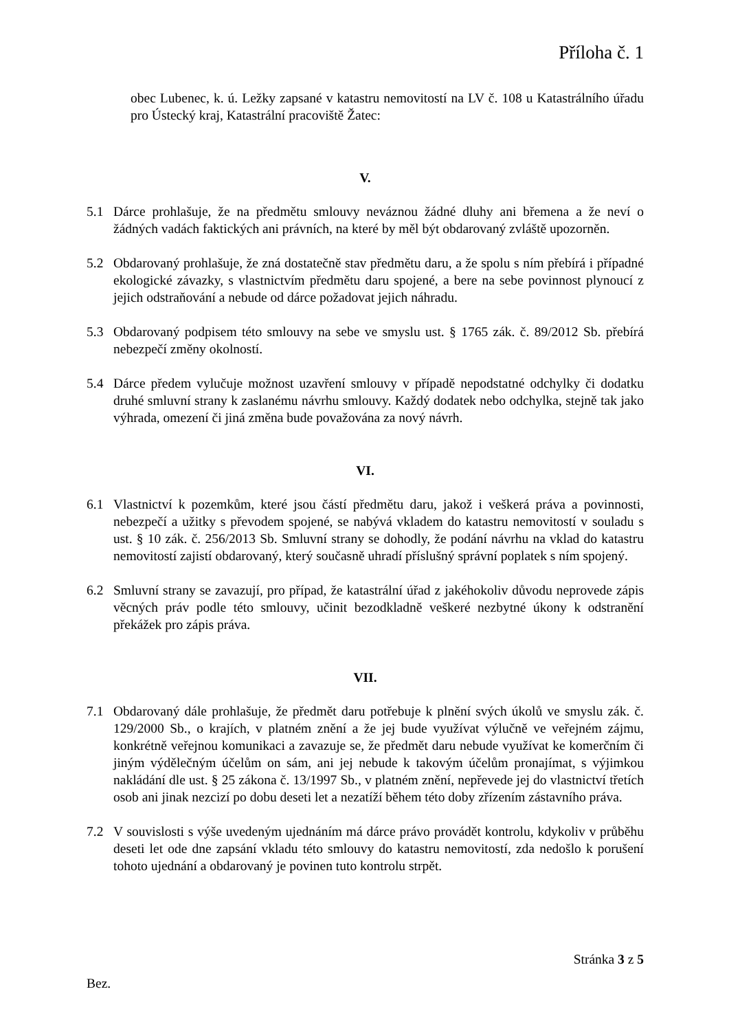Příloha č. 1
obec Lubenec, k. ú. Ležky zapsané v katastru nemovitostí na LV č. 108 u Katastrálního úřadu pro Ústecký kraj, Katastrální pracoviště Žatec:
V.
5.1 Dárce prohlašuje, že na předmětu smlouvy neváznou žádné dluhy ani břemena a že neví o žádných vadách faktických ani právních, na které by měl být obdarovaný zvláště upozorněn.
5.2 Obdarovaný prohlašuje, že zná dostatečně stav předmětu daru, a že spolu s ním přebírá i případné ekologické závazky, s vlastnictvím předmětu daru spojené, a bere na sebe povinnost plynoucí z jejich odstraňování a nebude od dárce požadovat jejich náhradu.
5.3 Obdarovaný podpisem této smlouvy na sebe ve smyslu ust. § 1765 zák. č. 89/2012 Sb. přebírá nebezpečí změny okolností.
5.4 Dárce předem vylučuje možnost uzavření smlouvy v případě nepodstatné odchylky či dodatku druhé smluvní strany k zaslanému návrhu smlouvy. Každý dodatek nebo odchylka, stejně tak jako výhrada, omezení či jiná změna bude považována za nový návrh.
VI.
6.1 Vlastnictví k pozemkům, které jsou částí předmětu daru, jakož i veškerá práva a povinnosti, nebezpečí a užitky s převodem spojené, se nabývá vkladem do katastru nemovitostí v souladu s ust. § 10 zák. č. 256/2013 Sb. Smluvní strany se dohodly, že podání návrhu na vklad do katastru nemovitostí zajistí obdarovaný, který současně uhradí příslušný správní poplatek s ním spojený.
6.2 Smluvní strany se zavazují, pro případ, že katastrální úřad z jakéhokoliv důvodu neprovede zápis věcných práv podle této smlouvy, učinit bezodkladně veškeré nezbytné úkony k odstranění překážek pro zápis práva.
VII.
7.1 Obdarovaný dále prohlašuje, že předmět daru potřebuje k plnění svých úkolů ve smyslu zák. č. 129/2000 Sb., o krajích, v platném znění a že jej bude využívat výlučně ve veřejném zájmu, konkrétně veřejnou komunikaci a zavazuje se, že předmět daru nebude využívat ke komerčním či jiným výdělečným účelům on sám, ani jej nebude k takovým účelům pronajímat, s výjimkou nakládání dle ust. § 25 zákona č. 13/1997 Sb., v platném znění, nepřevede jej do vlastnictví třetích osob ani jinak nezcizí po dobu deseti let a nezatíží během této doby zřízením zástavního práva.
7.2 V souvislosti s výše uvedeným ujednáním má dárce právo provádět kontrolu, kdykoliv v průběhu deseti let ode dne zapsání vkladu této smlouvy do katastru nemovitostí, zda nedošlo k porušení tohoto ujednání a obdarovaný je povinen tuto kontrolu strpět.
Stránka 3 z 5
Bez.